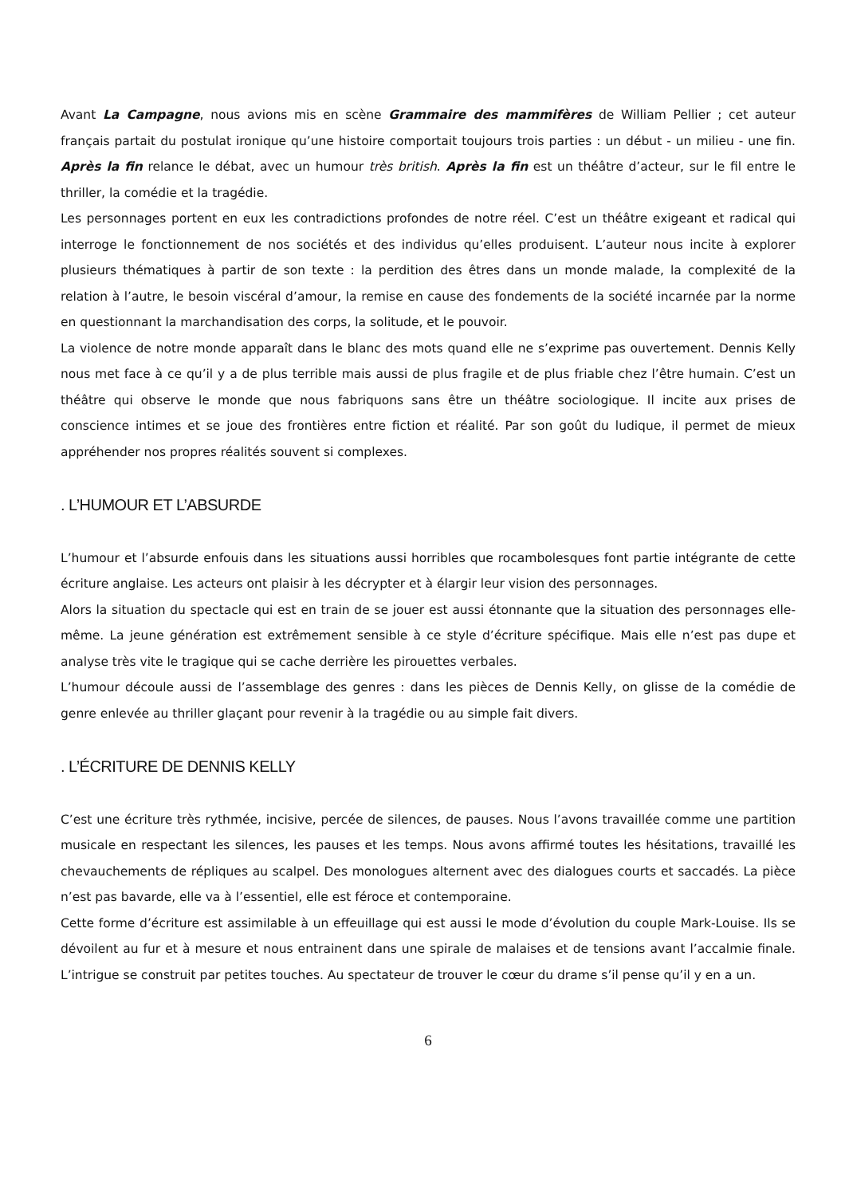Avant La Campagne, nous avions mis en scène Grammaire des mammifères de William Pellier ; cet auteur français partait du postulat ironique qu’une histoire comportait toujours trois parties : un début - un milieu - une fin. Après la fin relance le débat, avec un humour très british. Après la fin est un théâtre d’acteur, sur le fil entre le thriller, la comédie et la tragédie.
Les personnages portent en eux les contradictions profondes de notre réel. C’est un théâtre exigeant et radical qui interroge le fonctionnement de nos sociétés et des individus qu’elles produisent. L’auteur nous incite à explorer plusieurs thématiques à partir de son texte : la perdition des êtres dans un monde malade, la complexité de la relation à l’autre, le besoin viscéral d’amour, la remise en cause des fondements de la société incarnée par la norme en questionnant la marchandisation des corps, la solitude, et le pouvoir.
La violence de notre monde apparaît dans le blanc des mots quand elle ne s’exprime pas ouvertement. Dennis Kelly nous met face à ce qu’il y a de plus terrible mais aussi de plus fragile et de plus friable chez l’être humain. C’est un théâtre qui observe le monde que nous fabriquons sans être un théâtre sociologique. Il incite aux prises de conscience intimes et se joue des frontières entre fiction et réalité. Par son goût du ludique, il permet de mieux appréhender nos propres réalités souvent si complexes.
. L’HUMOUR ET L’ABSURDE
L’humour et l’absurde enfouis dans les situations aussi horribles que rocambolesques font partie intégrante de cette écriture anglaise. Les acteurs ont plaisir à les décrypter et à élargir leur vision des personnages.
Alors la situation du spectacle qui est en train de se jouer est aussi étonnante que la situation des personnages elle-même. La jeune génération est extrêmement sensible à ce style d’écriture spécifique. Mais elle n’est pas dupe et analyse très vite le tragique qui se cache derrière les pirouettes verbales.
L’humour découle aussi de l’assemblage des genres : dans les pièces de Dennis Kelly, on glisse de la comédie de genre enlevée au thriller glaçant pour revenir à la tragédie ou au simple fait divers.
. L’ÉCRITURE DE DENNIS KELLY
C’est une écriture très rythmée, incisive, percée de silences, de pauses. Nous l’avons travaillée comme une partition musicale en respectant les silences, les pauses et les temps. Nous avons affirmé toutes les hésitations, travaillé les chevauchements de répliques au scalpel. Des monologues alternent avec des dialogues courts et saccadés. La pièce n’est pas bavarde, elle va à l’essentiel, elle est féroce et contemporaine.
Cette forme d’écriture est assimilable à un effeuillage qui est aussi le mode d’évolution du couple Mark-Louise. Ils se dévoilent au fur et à mesure et nous entrainent dans une spirale de malaises et de tensions avant l’accalmie finale. L’intrigue se construit par petites touches. Au spectateur de trouver le cœur du drame s’il pense qu’il y en a un.
6